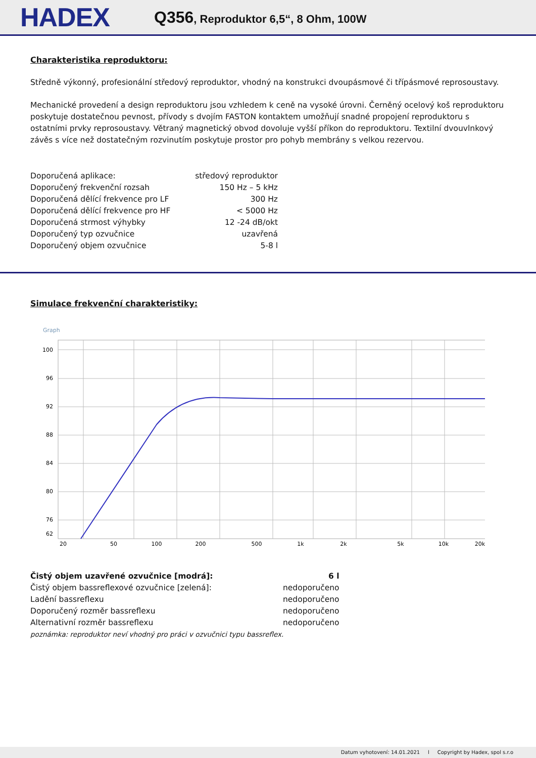HADEX
Q356, Reproduktor 6,5“, 8 Ohm, 100W
Charakteristika reproduktoru:
Středně výkonný, profesionální středový reproduktor, vhodný na konstrukci dvoupásmové či třípásmové reprosoustavy.
Mechanické provedení a design reproduktoru jsou vzhledem k ceně na vysoké úrovni. Černěný ocelový koš reproduktoru poskytuje dostatečnou pevnost, přívody s dvojím FASTON kontaktem umožňují snadné propojení reproduktoru s ostatními prvky reprosoustavy. Větraný magnetický obvod dovoluje vyšší příkon do reproduktoru. Textilní dvouvlnkový závěs s více než dostatečným rozvinutím poskytuje prostor pro pohyb membrány s velkou rezervou.
| Doporučená aplikace: | středový reproduktor |
| Doporučený frekvenční rozsah | 150 Hz – 5 kHz |
| Doporučená dělící frekvence pro LF | 300 Hz |
| Doporučená dělící frekvence pro HF | < 5000 Hz |
| Doporučená strmost výhybky | 12 -24 dB/okt |
| Doporučený typ ozvučnice | uzavřená |
| Doporučený objem ozvučnice | 5-8 l |
Simulace frekvenční charakteristiky:
Graph
100
96
92
88
84
80
76
62
20
50
100
200
500
1k
2k
5k
10k
20k
| Čistý objem uzavřené ozvučnice [modrá]: | 6 l |
| Čistý objem bassreflexové ozvučnice [zelená]: | nedoporučeno |
| Ladění bassreflexu | nedoporučeno |
| Doporučený rozměr bassreflexu | nedoporučeno |
| Alternativní rozměr bassreflexu | nedoporučeno |
poznámka: reproduktor neví vhodný pro práci v ozvučnici typu bassreflex.
Datum vyhotovení: 14.01.2021 l Copyright by Hadex, spol s.r.o